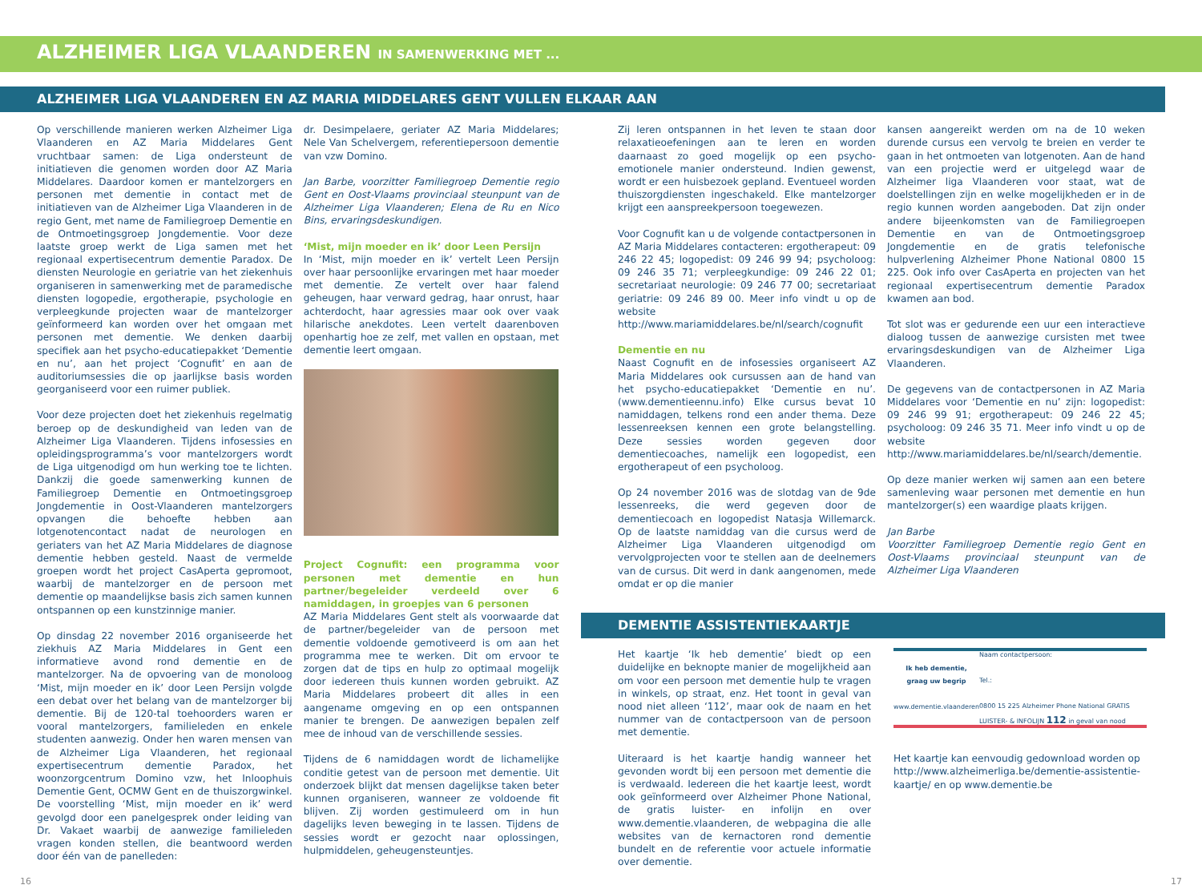ALZHEIMER LIGA VLAANDEREN IN SAMENWERKING MET ...
ALZHEIMER LIGA VLAANDEREN EN AZ MARIA MIDDELARES GENT VULLEN ELKAAR AAN
Op verschillende manieren werken Alzheimer Liga Vlaanderen en AZ Maria Middelares Gent vruchtbaar samen: de Liga ondersteunt de initiatieven die genomen worden door AZ Maria Middelares. Daardoor komen er mantelzorgers en personen met dementie in contact met de initiatieven van de Alzheimer Liga Vlaanderen in de regio Gent, met name de Familiegroep Dementie en de Ontmoetingsgroep Jongdementie. Voor deze laatste groep werkt de Liga samen met het regionaal expertisecentrum dementie Paradox. De diensten Neurologie en geriatrie van het ziekenhuis organiseren in samenwerking met de paramedische diensten logopedie, ergotherapie, psychologie en verpleegkunde projecten waar de mantelzorger geïnformeerd kan worden over het omgaan met personen met dementie. We denken daarbij specifiek aan het psycho-educatiepakket ‘Dementie en nu’, aan het project ‘Cognufit’ en aan de auditoriumsessies die op jaarlijkse basis worden georganiseerd voor een ruimer publiek.
Voor deze projecten doet het ziekenhuis regelmatig beroep op de deskundigheid van leden van de Alzheimer Liga Vlaanderen. Tijdens infosessies en opleidingsprogramma’s voor mantelzorgers wordt de Liga uitgenodigd om hun werking toe te lichten. Dankzij die goede samenwerking kunnen de Familiegroep Dementie en Ontmoetingsgroep Jongdementie in Oost-Vlaanderen mantelzorgers opvangen die behoefte hebben aan lotgenotencontact nadat de neurologen en geriaters van het AZ Maria Middelares de diagnose dementie hebben gesteld. Naast de vermelde groepen wordt het project CasAperta gepromoot, waarbij de mantelzorger en de persoon met dementie op maandelijkse basis zich samen kunnen ontspannen op een kunstzinnige manier.
Op dinsdag 22 november 2016 organiseerde het ziekhuis AZ Maria Middelares in Gent een informatieve avond rond dementie en de mantelzorger. Na de opvoering van de monoloog ‘Mist, mijn moeder en ik’ door Leen Persijn volgde een debat over het belang van de mantelzorger bij dementie. Bij de 120-tal toehoorders waren er vooral mantelzorgers, familieleden en enkele studenten aanwezig. Onder hen waren mensen van de Alzheimer Liga Vlaanderen, het regionaal expertisecentrum dementie Paradox, het woonzorgcentrum Domino vzw, het Inloophuis Dementie Gent, OCMW Gent en de thuiszorgwinkel. De voorstelling ‘Mist, mijn moeder en ik’ werd gevolgd door een panelgesprek onder leiding van Dr. Vakaet waarbij de aanwezige familieleden vragen konden stellen, die beantwoord werden door één van de panelleden:
dr. Desimpelaere, geriater AZ Maria Middelares; Nele Van Schelvergem, referentiepersoon dementie van vzw Domino.
Jan Barbe, voorzitter Familiegroep Dementie regio Gent en Oost-Vlaams provinciaal steunpunt van de Alzheimer Liga Vlaanderen; Elena de Ru en Nico Bins, ervaringsdeskundigen.
‘Mist, mijn moeder en ik’ door Leen Persijn
In ‘Mist, mijn moeder en ik’ vertelt Leen Persijn over haar persoonlijke ervaringen met haar moeder met dementie. Ze vertelt over haar falend geheugen, haar verward gedrag, haar onrust, haar achterdocht, haar agressies maar ook over vaak hilarische anekdotes. Leen vertelt daarenboven openhartig hoe ze zelf, met vallen en opstaan, met dementie leert omgaan.
Project Cognufit: een programma voor personen met dementie en hun partner/begeleider verdeeld over 6 namiddagen, in groepjes van 6 personen
AZ Maria Middelares Gent stelt als voorwaarde dat de partner/begeleider van de persoon met dementie voldoende gemotiveerd is om aan het programma mee te werken. Dit om ervoor te zorgen dat de tips en hulp zo optimaal mogelijk door iedereen thuis kunnen worden gebruikt. AZ Maria Middelares probeert dit alles in een aangename omgeving en op een ontspannen manier te brengen. De aanwezigen bepalen zelf mee de inhoud van de verschillende sessies.
Tijdens de 6 namiddagen wordt de lichamelijke conditie getest van de persoon met dementie. Uit onderzoek blijkt dat mensen dagelijkse taken beter kunnen organiseren, wanneer ze voldoende fit blijven. Zij worden gestimuleerd om in hun dagelijks leven beweging in te lassen. Tijdens de sessies wordt er gezocht naar oplossingen, hulpmiddelen, geheugensteuntjes.
Zij leren ontspannen in het leven te staan door relaxatieoefeningen aan te leren en worden daarnaast zo goed mogelijk op een psycho-emotionele manier ondersteund. Indien gewenst, wordt er een huisbezoek gepland. Eventueel worden thuiszorgdiensten ingeschakeld. Elke mantelzorger krijgt een aanspreekpersoon toegewezen.
Voor Cognufit kan u de volgende contactpersonen in AZ Maria Middelares contacteren: ergotherapeut: 09 246 22 45; logopedist: 09 246 99 94; psycholoog: 09 246 35 71; verpleegkundige: 09 246 22 01; secretariaat neurologie: 09 246 77 00; secretariaat geriatrie: 09 246 89 00. Meer info vindt u op de website http://www.mariamiddelares.be/nl/search/cognufit
Dementie en nu
Naast Cognufit en de infosessies organiseert AZ Maria Middelares ook cursussen aan de hand van het psycho-educatiepakket ‘Dementie en nu’. (www.dementieennu.info) Elke cursus bevat 10 namiddagen, telkens rond een ander thema. Deze lessenreeksen kennen een grote belangstelling. Deze sessies worden gegeven door dementiecoaches, namelijk een logopedist, een ergotherapeut of een psycholoog.
Op 24 november 2016 was de slotdag van de 9de lessenreeks, die werd gegeven door de dementiecoach en logopedist Natasja Willemarck. Op de laatste namiddag van die cursus werd de Alzheimer Liga Vlaanderen uitgenodigd om vervolgprojecten voor te stellen aan de deelnemers van de cursus. Dit werd in dank aangenomen, mede omdat er op die manier
kansen aangereikt werden om na de 10 weken durende cursus een vervolg te breien en verder te gaan in het ontmoeten van lotgenoten. Aan de hand van een projectie werd er uitgelegd waar de Alzheimer liga Vlaanderen voor staat, wat de doelstellingen zijn en welke mogelijkheden er in de regio kunnen worden aangeboden. Dat zijn onder andere bijeenkomsten van de Familiegroepen Dementie en van de Ontmoetingsgroep Jongdementie en de gratis telefonische hulpverlening Alzheimer Phone National 0800 15 225. Ook info over CasAperta en projecten van het regionaal expertisecentrum dementie Paradox kwamen aan bod.
Tot slot was er gedurende een uur een interactieve dialoog tussen de aanwezige cursisten met twee ervaringsdeskundigen van de Alzheimer Liga Vlaanderen.
De gegevens van de contactpersonen in AZ Maria Middelares voor ‘Dementie en nu’ zijn: logopedist: 09 246 99 91; ergotherapeut: 09 246 22 45; psycholoog: 09 246 35 71. Meer info vindt u op de website http://www.mariamiddelares.be/nl/search/dementie.
Op deze manier werken wij samen aan een betere samenleving waar personen met dementie en hun mantelzorger(s) een waardige plaats krijgen.
Jan Barbe
Voorzitter Familiegroep Dementie regio Gent en Oost-Vlaams provinciaal steunpunt van de Alzheimer Liga Vlaanderen
DEMENTIE ASSISTENTIEKAARTJE
Het kaartje ‘Ik heb dementie’ biedt op een duidelijke en beknopte manier de mogelijkheid aan om voor een persoon met dementie hulp te vragen in winkels, op straat, enz. Het toont in geval van nood niet alleen ‘112’, maar ook de naam en het nummer van de contactpersoon van de persoon met dementie.
Uiteraard is het kaartje handig wanneer het gevonden wordt bij een persoon met dementie die is verdwaald. Iedereen die het kaartje leest, wordt ook geïnformeerd over Alzheimer Phone National, de gratis luister- en infolijn en over www.dementie.vlaanderen, de webpagina die alle websites van de kernactoren rond dementie bundelt en de referentie voor actuele informatie over dementie.
Ik heb dementie,
graag uw begrip
www.dementie.vlaanderen
Naam contactpersoon:
Tel.:
0800 15 225 Alzheimer Phone National GRATIS LUISTER- & INFOLIJN 112 in geval van nood
Het kaartje kan eenvoudig gedownload worden op http://www.alzheimerliga.be/dementie-assistentie-kaartje/ en op www.dementie.be
16 17